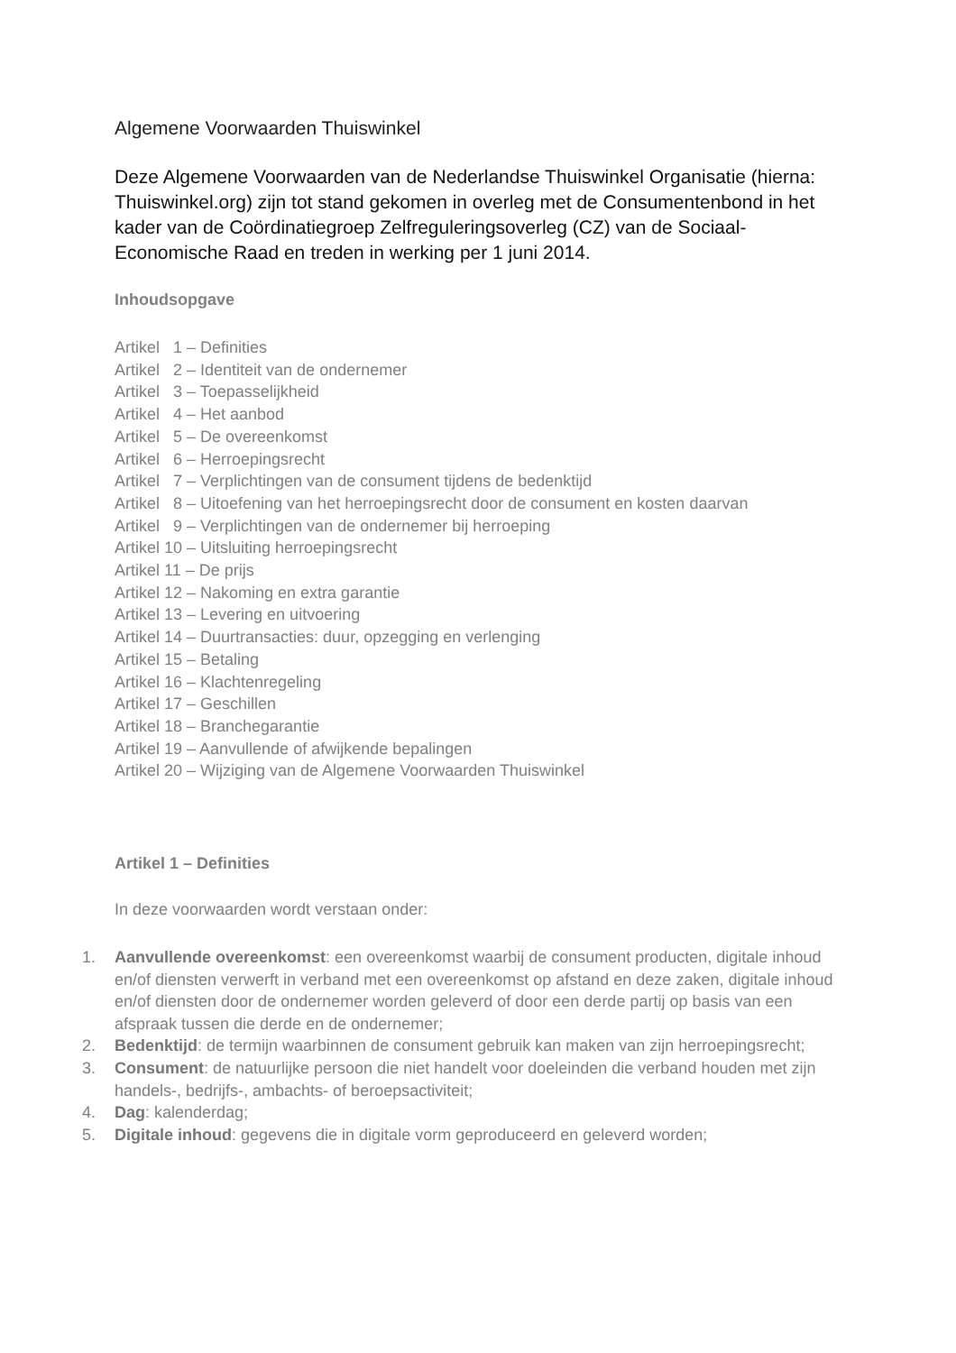Algemene Voorwaarden Thuiswinkel
Deze Algemene Voorwaarden van de Nederlandse Thuiswinkel Organisatie (hierna: Thuiswinkel.org) zijn tot stand gekomen in overleg met de Consumentenbond in het kader van de Coördinatiegroep Zelfreguleringsoverleg (CZ) van de Sociaal-Economische Raad en treden in werking per 1 juni 2014.
Inhoudsopgave
Artikel 1 – Definities
Artikel 2 – Identiteit van de ondernemer
Artikel 3 – Toepasselijkheid
Artikel 4 – Het aanbod
Artikel 5 – De overeenkomst
Artikel 6 – Herroepingsrecht
Artikel 7 – Verplichtingen van de consument tijdens de bedenktijd
Artikel 8 – Uitoefening van het herroepingsrecht door de consument en kosten daarvan
Artikel 9 – Verplichtingen van de ondernemer bij herroeping
Artikel 10 – Uitsluiting herroepingsrecht
Artikel 11 – De prijs
Artikel 12 – Nakoming en extra garantie
Artikel 13 – Levering en uitvoering
Artikel 14 – Duurtransacties: duur, opzegging en verlenging
Artikel 15 – Betaling
Artikel 16 – Klachtenregeling
Artikel 17 – Geschillen
Artikel 18 – Branchegarantie
Artikel 19 – Aanvullende of afwijkende bepalingen
Artikel 20 – Wijziging van de Algemene Voorwaarden Thuiswinkel
Artikel 1 – Definities
In deze voorwaarden wordt verstaan onder:
1. Aanvullende overeenkomst: een overeenkomst waarbij de consument producten, digitale inhoud en/of diensten verwerft in verband met een overeenkomst op afstand en deze zaken, digitale inhoud en/of diensten door de ondernemer worden geleverd of door een derde partij op basis van een afspraak tussen die derde en de ondernemer;
2. Bedenktijd: de termijn waarbinnen de consument gebruik kan maken van zijn herroepingsrecht;
3. Consument: de natuurlijke persoon die niet handelt voor doeleinden die verband houden met zijn handels-, bedrijfs-, ambachts- of beroepsactiviteit;
4. Dag: kalenderdag;
5. Digitale inhoud: gegevens die in digitale vorm geproduceerd en geleverd worden;